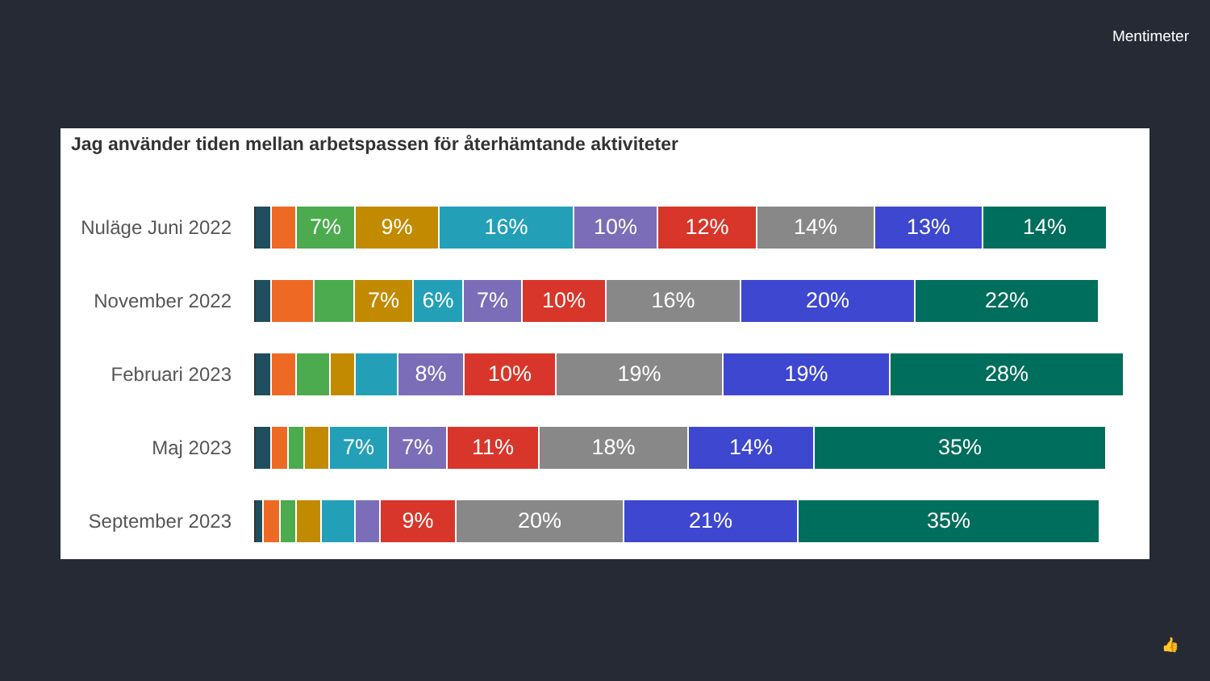Mentimeter
Jag använder tiden mellan arbetspassen för återhämtande aktiviteter
Nuläge Juni 2022
7% 9% 16% 10% 12% 14% 13% 14%
November 2022
7% 6% 7% 10% 16% 20% 22%
Februari 2023
8% 10% 19% 19% 28%
Maj 2023
7% 7% 11% 18% 14% 35%
September 2023
9% 20% 21% 35%
👍